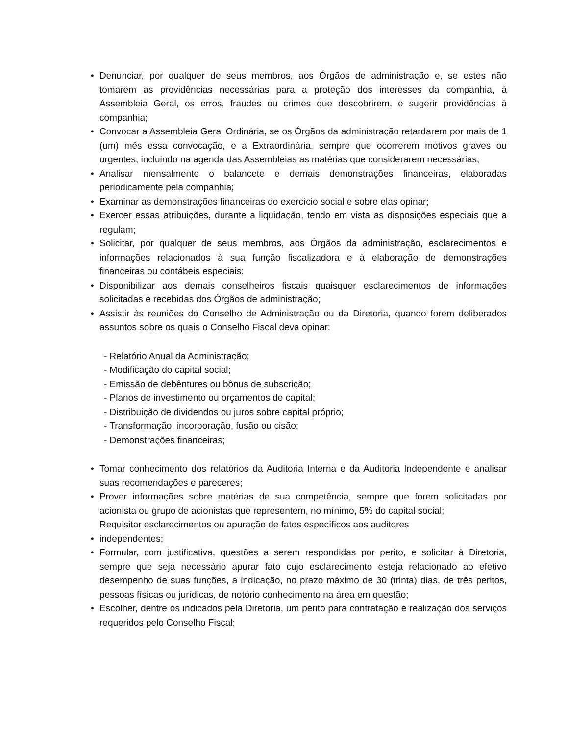• Denunciar, por qualquer de seus membros, aos Órgãos de administração e, se estes não tomarem as providências necessárias para a proteção dos interesses da companhia, à Assembleia Geral, os erros, fraudes ou crimes que descobrirem, e sugerir providências à companhia;
• Convocar a Assembleia Geral Ordinária, se os Órgãos da administração retardarem por mais de 1 (um) mês essa convocação, e a Extraordinária, sempre que ocorrerem motivos graves ou urgentes, incluindo na agenda das Assembleias as matérias que considerarem necessárias;
• Analisar mensalmente o balancete e demais demonstrações financeiras, elaboradas periodicamente pela companhia;
• Examinar as demonstrações financeiras do exercício social e sobre elas opinar;
• Exercer essas atribuições, durante a liquidação, tendo em vista as disposições especiais que a regulam;
• Solicitar, por qualquer de seus membros, aos Órgãos da administração, esclarecimentos e informações relacionados à sua função fiscalizadora e à elaboração de demonstrações financeiras ou contábeis especiais;
• Disponibilizar aos demais conselheiros fiscais quaisquer esclarecimentos de informações solicitadas e recebidas dos Órgãos de administração;
• Assistir às reuniões do Conselho de Administração ou da Diretoria, quando forem deliberados assuntos sobre os quais o Conselho Fiscal deva opinar:
- Relatório Anual da Administração;
- Modificação do capital social;
- Emissão de debêntures ou bônus de subscrição;
- Planos de investimento ou orçamentos de capital;
- Distribuição de dividendos ou juros sobre capital próprio;
- Transformação, incorporação, fusão ou cisão;
- Demonstrações financeiras;
• Tomar conhecimento dos relatórios da Auditoria Interna e da Auditoria Independente e analisar suas recomendações e pareceres;
• Prover informações sobre matérias de sua competência, sempre que forem solicitadas por acionista ou grupo de acionistas que representem, no mínimo, 5% do capital social;
Requisitar esclarecimentos ou apuração de fatos específicos aos auditores
• independentes;
• Formular, com justificativa, questões a serem respondidas por perito, e solicitar à Diretoria, sempre que seja necessário apurar fato cujo esclarecimento esteja relacionado ao efetivo desempenho de suas funções, a indicação, no prazo máximo de 30 (trinta) dias, de três peritos, pessoas físicas ou jurídicas, de notório conhecimento na área em questão;
• Escolher, dentre os indicados pela Diretoria, um perito para contratação e realização dos serviços requeridos pelo Conselho Fiscal;